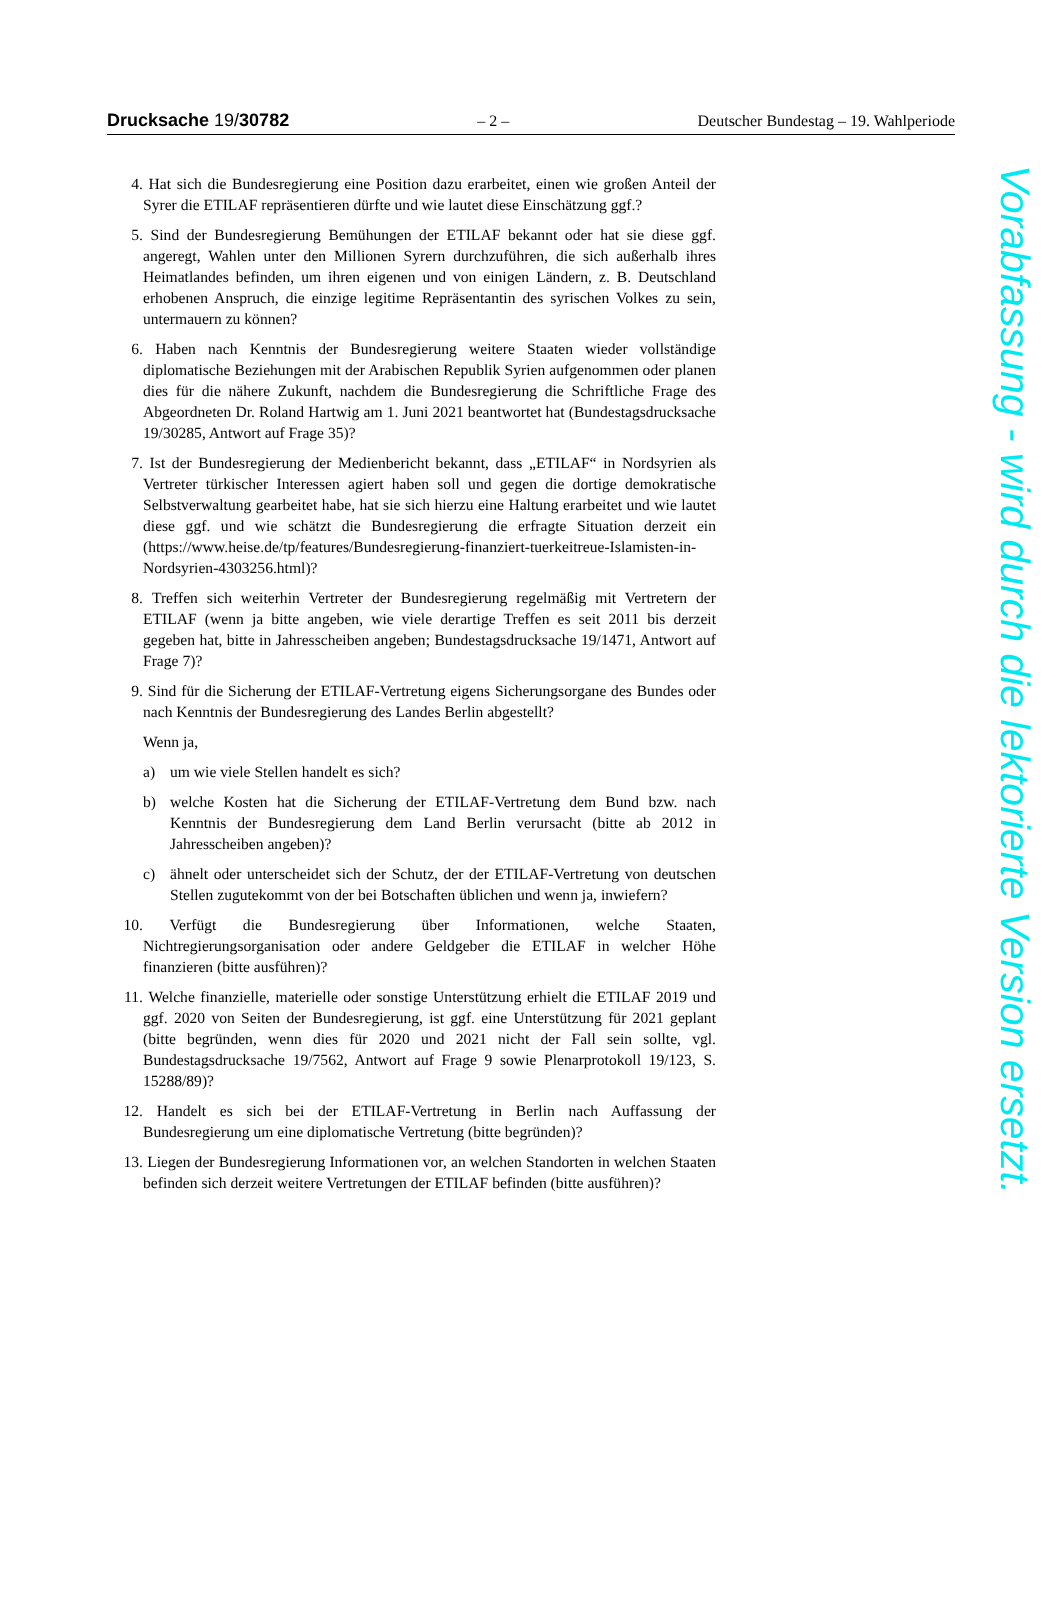Drucksache 19/30782 – 2 – Deutscher Bundestag – 19. Wahlperiode
4. Hat sich die Bundesregierung eine Position dazu erarbeitet, einen wie großen Anteil der Syrer die ETILAF repräsentieren dürfte und wie lautet diese Einschätzung ggf.?
5. Sind der Bundesregierung Bemühungen der ETILAF bekannt oder hat sie diese ggf. angeregt, Wahlen unter den Millionen Syrern durchzuführen, die sich außerhalb ihres Heimatlandes befinden, um ihren eigenen und von einigen Ländern, z. B. Deutschland erhobenen Anspruch, die einzige legitime Repräsentantin des syrischen Volkes zu sein, untermauern zu können?
6. Haben nach Kenntnis der Bundesregierung weitere Staaten wieder vollständige diplomatische Beziehungen mit der Arabischen Republik Syrien aufgenommen oder planen dies für die nähere Zukunft, nachdem die Bundesregierung die Schriftliche Frage des Abgeordneten Dr. Roland Hartwig am 1. Juni 2021 beantwortet hat (Bundestagsdrucksache 19/30285, Antwort auf Frage 35)?
7. Ist der Bundesregierung der Medienbericht bekannt, dass „ETILAF“ in Nordsyrien als Vertreter türkischer Interessen agiert haben soll und gegen die dortige demokratische Selbstverwaltung gearbeitet habe, hat sie sich hierzu eine Haltung erarbeitet und wie lautet diese ggf. und wie schätzt die Bundesregierung die erfragte Situation derzeit ein (https://www.heise.de/tp/features/Bundesregierung-finanziert-tuerkeitreue-Islamisten-in-Nordsyrien-4303256.html)?
8. Treffen sich weiterhin Vertreter der Bundesregierung regelmäßig mit Vertretern der ETILAF (wenn ja bitte angeben, wie viele derartige Treffen es seit 2011 bis derzeit gegeben hat, bitte in Jahresscheiben angeben; Bundestagsdrucksache 19/1471, Antwort auf Frage 7)?
9. Sind für die Sicherung der ETILAF-Vertretung eigens Sicherungsorgane des Bundes oder nach Kenntnis der Bundesregierung des Landes Berlin abgestellt?
Wenn ja,
a) um wie viele Stellen handelt es sich?
b) welche Kosten hat die Sicherung der ETILAF-Vertretung dem Bund bzw. nach Kenntnis der Bundesregierung dem Land Berlin verursacht (bitte ab 2012 in Jahresscheiben angeben)?
c) ähnelt oder unterscheidet sich der Schutz, der der ETILAF-Vertretung von deutschen Stellen zugutekommt von der bei Botschaften üblichen und wenn ja, inwiefern?
10. Verfügt die Bundesregierung über Informationen, welche Staaten, Nichtregierungsorganisation oder andere Geldgeber die ETILAF in welcher Höhe finanzieren (bitte ausführen)?
11. Welche finanzielle, materielle oder sonstige Unterstützung erhielt die ETILAF 2019 und ggf. 2020 von Seiten der Bundesregierung, ist ggf. eine Unterstützung für 2021 geplant (bitte begründen, wenn dies für 2020 und 2021 nicht der Fall sein sollte, vgl. Bundestagsdrucksache 19/7562, Antwort auf Frage 9 sowie Plenarprotokoll 19/123, S. 15288/89)?
12. Handelt es sich bei der ETILAF-Vertretung in Berlin nach Auffassung der Bundesregierung um eine diplomatische Vertretung (bitte begründen)?
13. Liegen der Bundesregierung Informationen vor, an welchen Standorten in welchen Staaten befinden sich derzeit weitere Vertretungen der ETILAF befinden (bitte ausführen)?
Vorabfassung - wird durch die lektorierte Version ersetzt.